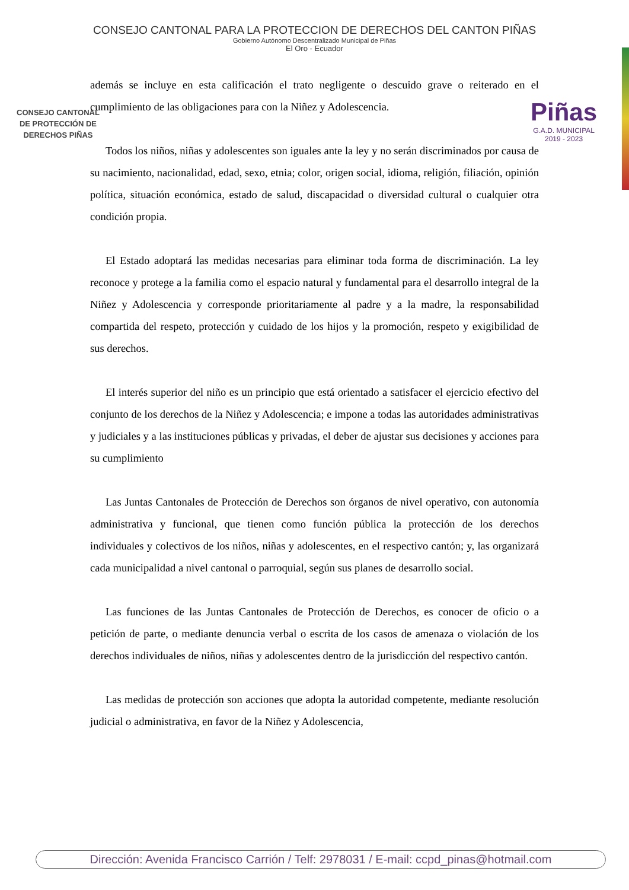CONSEJO CANTONAL PARA LA PROTECCION DE DERECHOS DEL CANTON PIÑAS
Gobierno Autónomo Descentralizado Municipal de Piñas
El Oro - Ecuador
CONSEJO CANTONAL
DE PROTECCIÓN DE
DERECHOS PIÑAS
Piñas
G.A.D. MUNICIPAL
2019 - 2023
además se incluye en esta calificación el trato negligente o descuido grave o reiterado en el cumplimiento de las obligaciones para con la Niñez y Adolescencia.
Todos los niños, niñas y adolescentes son iguales ante la ley y no serán discriminados por causa de su nacimiento, nacionalidad, edad, sexo, etnia; color, origen social, idioma, religión, filiación, opinión política, situación económica, estado de salud, discapacidad o diversidad cultural o cualquier otra condición propia.
El Estado adoptará las medidas necesarias para eliminar toda forma de discriminación. La ley reconoce y protege a la familia como el espacio natural y fundamental para el desarrollo integral de la Niñez y Adolescencia y corresponde prioritariamente al padre y a la madre, la responsabilidad compartida del respeto, protección y cuidado de los hijos y la promoción, respeto y exigibilidad de sus derechos.
El interés superior del niño es un principio que está orientado a satisfacer el ejercicio efectivo del conjunto de los derechos de la Niñez y Adolescencia; e impone a todas las autoridades administrativas y judiciales y a las instituciones públicas y privadas, el deber de ajustar sus decisiones y acciones para su cumplimiento
Las Juntas Cantonales de Protección de Derechos son órganos de nivel operativo, con autonomía administrativa y funcional, que tienen como función pública la protección de los derechos individuales y colectivos de los niños, niñas y adolescentes, en el respectivo cantón; y, las organizará cada municipalidad a nivel cantonal o parroquial, según sus planes de desarrollo social.
Las funciones de las Juntas Cantonales de Protección de Derechos, es conocer de oficio o a petición de parte, o mediante denuncia verbal o escrita de los casos de amenaza o violación de los derechos individuales de niños, niñas y adolescentes dentro de la jurisdicción del respectivo cantón.
Las medidas de protección son acciones que adopta la autoridad competente, mediante resolución judicial o administrativa, en favor de la Niñez y Adolescencia,
Dirección: Avenida Francisco Carrión / Telf: 2978031 / E-mail: ccpd_pinas@hotmail.com